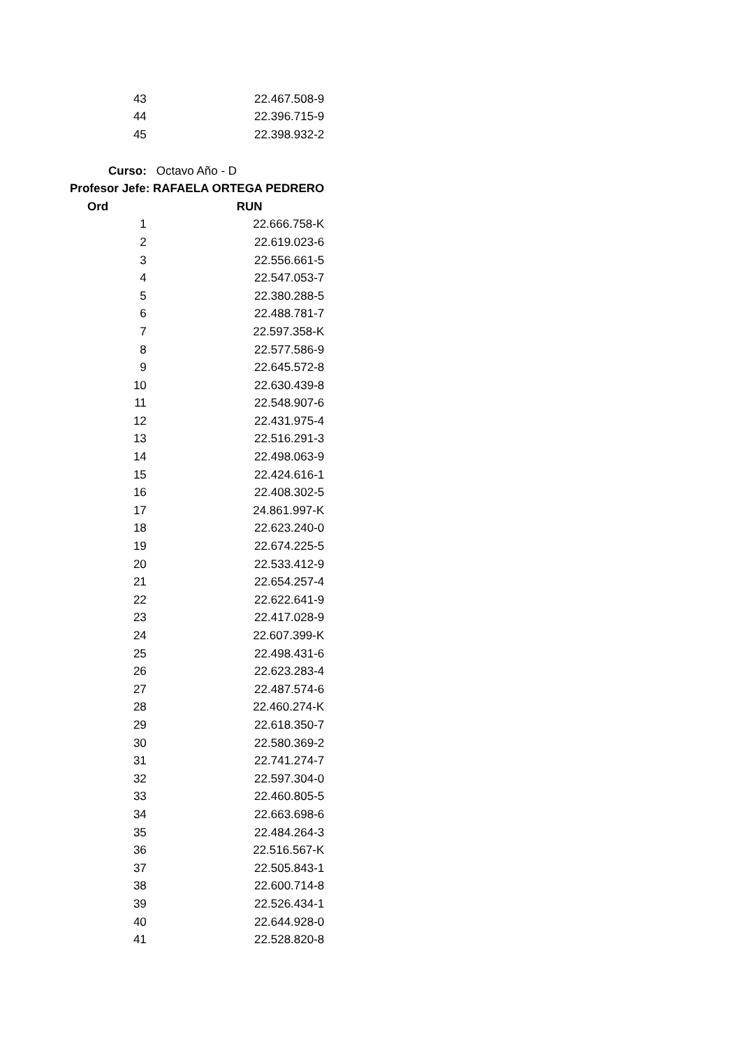| 43 | 22.467.508-9 |
| 44 | 22.396.715-9 |
| 45 | 22.398.932-2 |
| Curso: | Octavo Año - D |
| Profesor Jefe: RAFAELA ORTEGA PEDRERO | |
| Ord | RUN |
| 1 | 22.666.758-K |
| 2 | 22.619.023-6 |
| 3 | 22.556.661-5 |
| 4 | 22.547.053-7 |
| 5 | 22.380.288-5 |
| 6 | 22.488.781-7 |
| 7 | 22.597.358-K |
| 8 | 22.577.586-9 |
| 9 | 22.645.572-8 |
| 10 | 22.630.439-8 |
| 11 | 22.548.907-6 |
| 12 | 22.431.975-4 |
| 13 | 22.516.291-3 |
| 14 | 22.498.063-9 |
| 15 | 22.424.616-1 |
| 16 | 22.408.302-5 |
| 17 | 24.861.997-K |
| 18 | 22.623.240-0 |
| 19 | 22.674.225-5 |
| 20 | 22.533.412-9 |
| 21 | 22.654.257-4 |
| 22 | 22.622.641-9 |
| 23 | 22.417.028-9 |
| 24 | 22.607.399-K |
| 25 | 22.498.431-6 |
| 26 | 22.623.283-4 |
| 27 | 22.487.574-6 |
| 28 | 22.460.274-K |
| 29 | 22.618.350-7 |
| 30 | 22.580.369-2 |
| 31 | 22.741.274-7 |
| 32 | 22.597.304-0 |
| 33 | 22.460.805-5 |
| 34 | 22.663.698-6 |
| 35 | 22.484.264-3 |
| 36 | 22.516.567-K |
| 37 | 22.505.843-1 |
| 38 | 22.600.714-8 |
| 39 | 22.526.434-1 |
| 40 | 22.644.928-0 |
| 41 | 22.528.820-8 |